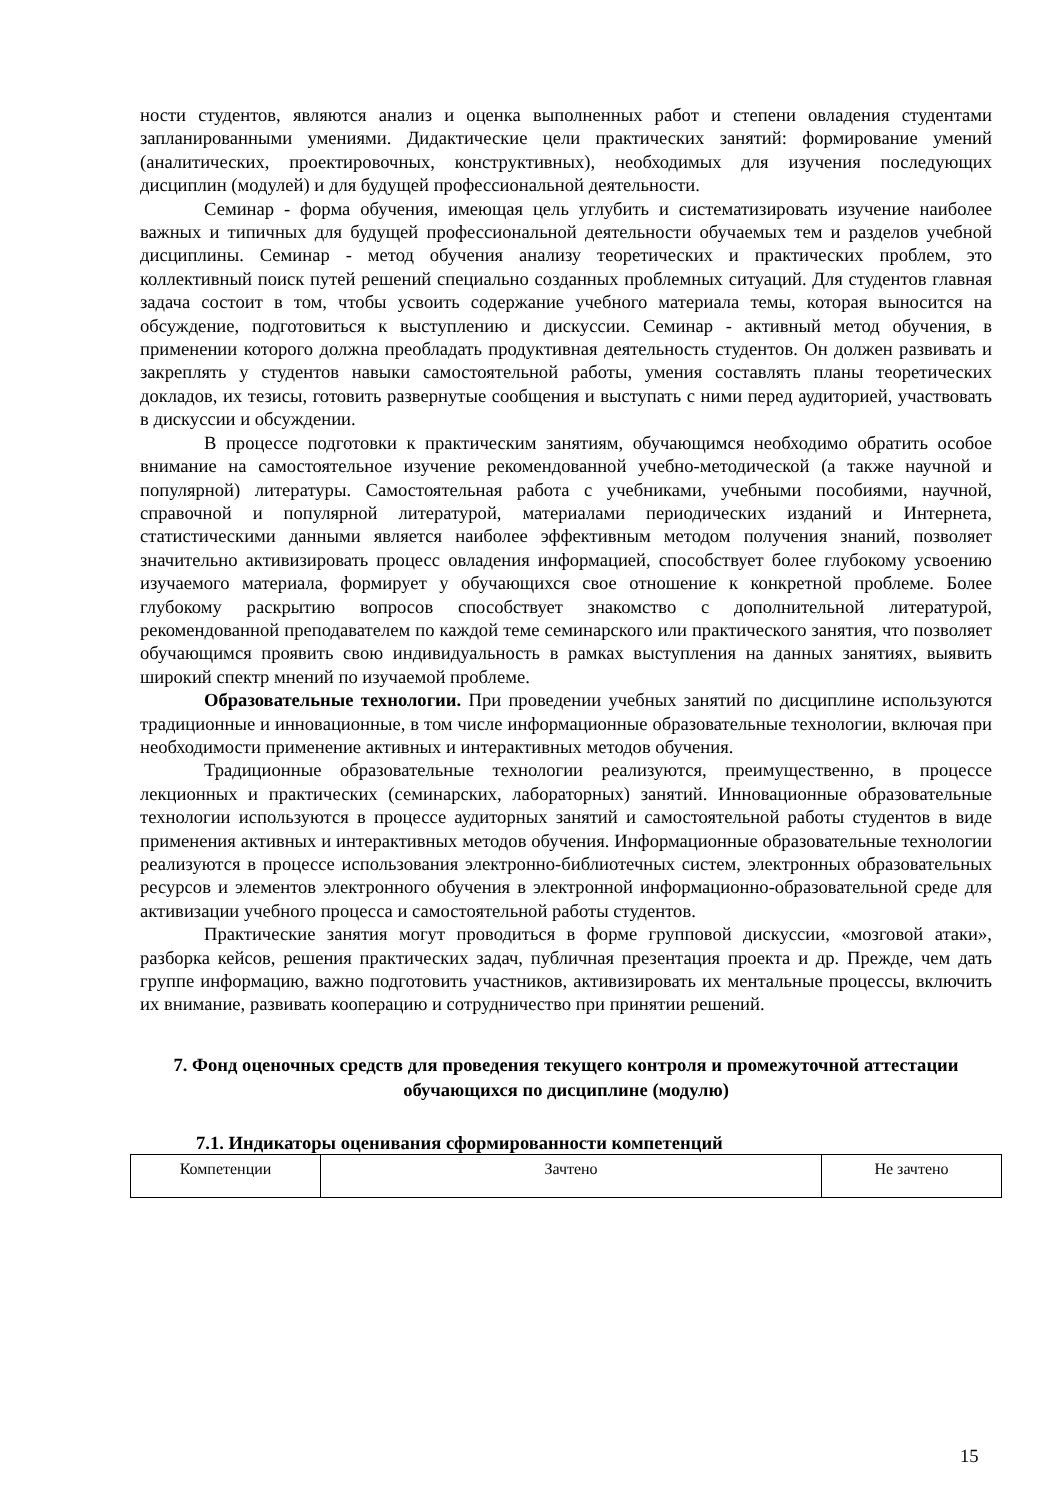ности студентов, являются анализ и оценка выполненных работ и степени овладения студентами запланированными умениями. Дидактические цели практических занятий: формирование умений (аналитических, проектировочных, конструктивных), необходимых для изучения последующих дисциплин (модулей) и для будущей профессиональной деятельности.
Семинар - форма обучения, имеющая цель углубить и систематизировать изучение наиболее важных и типичных для будущей профессиональной деятельности обучаемых тем и разделов учебной дисциплины. Семинар - метод обучения анализу теоретических и практических проблем, это коллективный поиск путей решений специально созданных проблемных ситуаций. Для студентов главная задача состоит в том, чтобы усвоить содержание учебного материала темы, которая выносится на обсуждение, подготовиться к выступлению и дискуссии. Семинар - активный метод обучения, в применении которого должна преобладать продуктивная деятельность студентов. Он должен развивать и закреплять у студентов навыки самостоятельной работы, умения составлять планы теоретических докладов, их тезисы, готовить развернутые сообщения и выступать с ними перед аудиторией, участвовать в дискуссии и обсуждении.
В процессе подготовки к практическим занятиям, обучающимся необходимо обратить особое внимание на самостоятельное изучение рекомендованной учебно-методической (а также научной и популярной) литературы. Самостоятельная работа с учебниками, учебными пособиями, научной, справочной и популярной литературой, материалами периодических изданий и Интернета, статистическими данными является наиболее эффективным методом получения знаний, позволяет значительно активизировать процесс овладения информацией, способствует более глубокому усвоению изучаемого материала, формирует у обучающихся свое отношение к конкретной проблеме. Более глубокому раскрытию вопросов способствует знакомство с дополнительной литературой, рекомендованной преподавателем по каждой теме семинарского или практического занятия, что позволяет обучающимся проявить свою индивидуальность в рамках выступления на данных занятиях, выявить широкий спектр мнений по изучаемой проблеме.
Образовательные технологии. При проведении учебных занятий по дисциплине используются традиционные и инновационные, в том числе информационные образовательные технологии, включая при необходимости применение активных и интерактивных методов обучения.
Традиционные образовательные технологии реализуются, преимущественно, в процессе лекционных и практических (семинарских, лабораторных) занятий. Инновационные образовательные технологии используются в процессе аудиторных занятий и самостоятельной работы студентов в виде применения активных и интерактивных методов обучения. Информационные образовательные технологии реализуются в процессе использования электронно-библиотечных систем, электронных образовательных ресурсов и элементов электронного обучения в электронной информационно-образовательной среде для активизации учебного процесса и самостоятельной работы студентов.
Практические занятия могут проводиться в форме групповой дискуссии, «мозговой атаки», разборка кейсов, решения практических задач, публичная презентация проекта и др. Прежде, чем дать группе информацию, важно подготовить участников, активизировать их ментальные процессы, включить их внимание, развивать кооперацию и сотрудничество при принятии решений.
7. Фонд оценочных средств для проведения текущего контроля и промежуточной аттестации обучающихся по дисциплине (модулю)
7.1. Индикаторы оценивания сформированности компетенций
| Компетенции | Зачтено | Не зачтено |
15